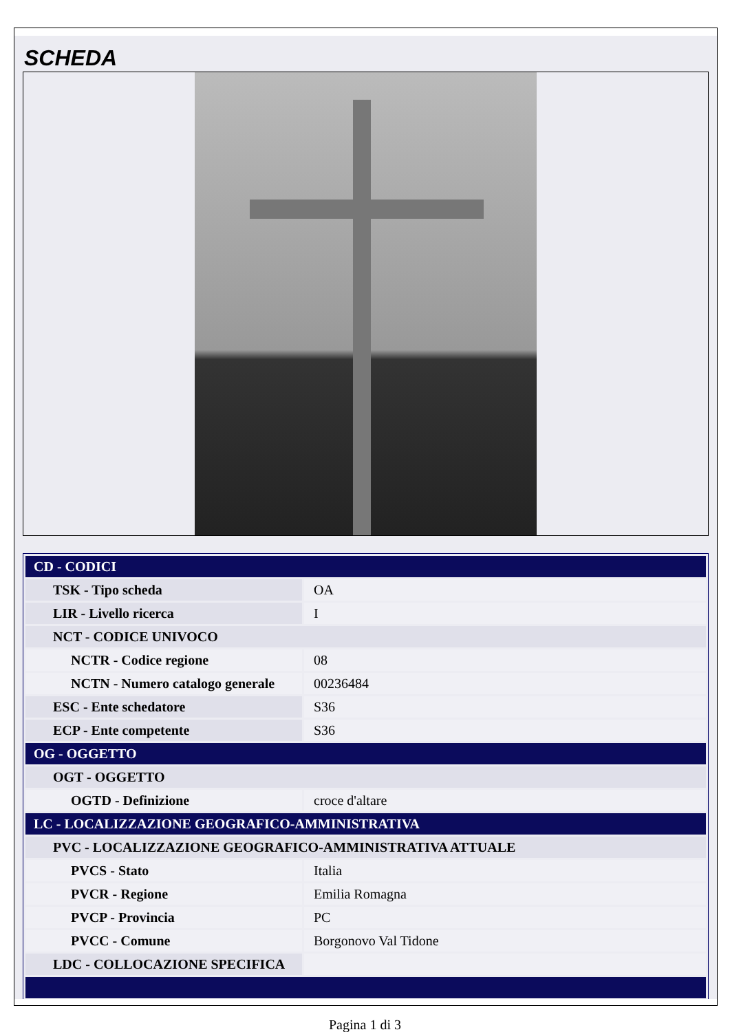SCHEDA
| CD - CODICI | |
| TSK - Tipo scheda | OA |
| LIR - Livello ricerca | I |
| NCT - CODICE UNIVOCO | |
| NCTR - Codice regione | 08 |
| NCTN - Numero catalogo generale | 00236484 |
| ESC - Ente schedatore | S36 |
| ECP - Ente competente | S36 |
| OG - OGGETTO | |
| OGT - OGGETTO | |
| OGTD - Definizione | croce d'altare |
| LC - LOCALIZZAZIONE GEOGRAFICO-AMMINISTRATIVA | |
| PVC - LOCALIZZAZIONE GEOGRAFICO-AMMINISTRATIVA ATTUALE | |
| PVCS - Stato | Italia |
| PVCR - Regione | Emilia Romagna |
| PVCP - Provincia | PC |
| PVCC - Comune | Borgonovo Val Tidone |
| LDC - COLLOCAZIONE SPECIFICA | |
Pagina 1 di 3